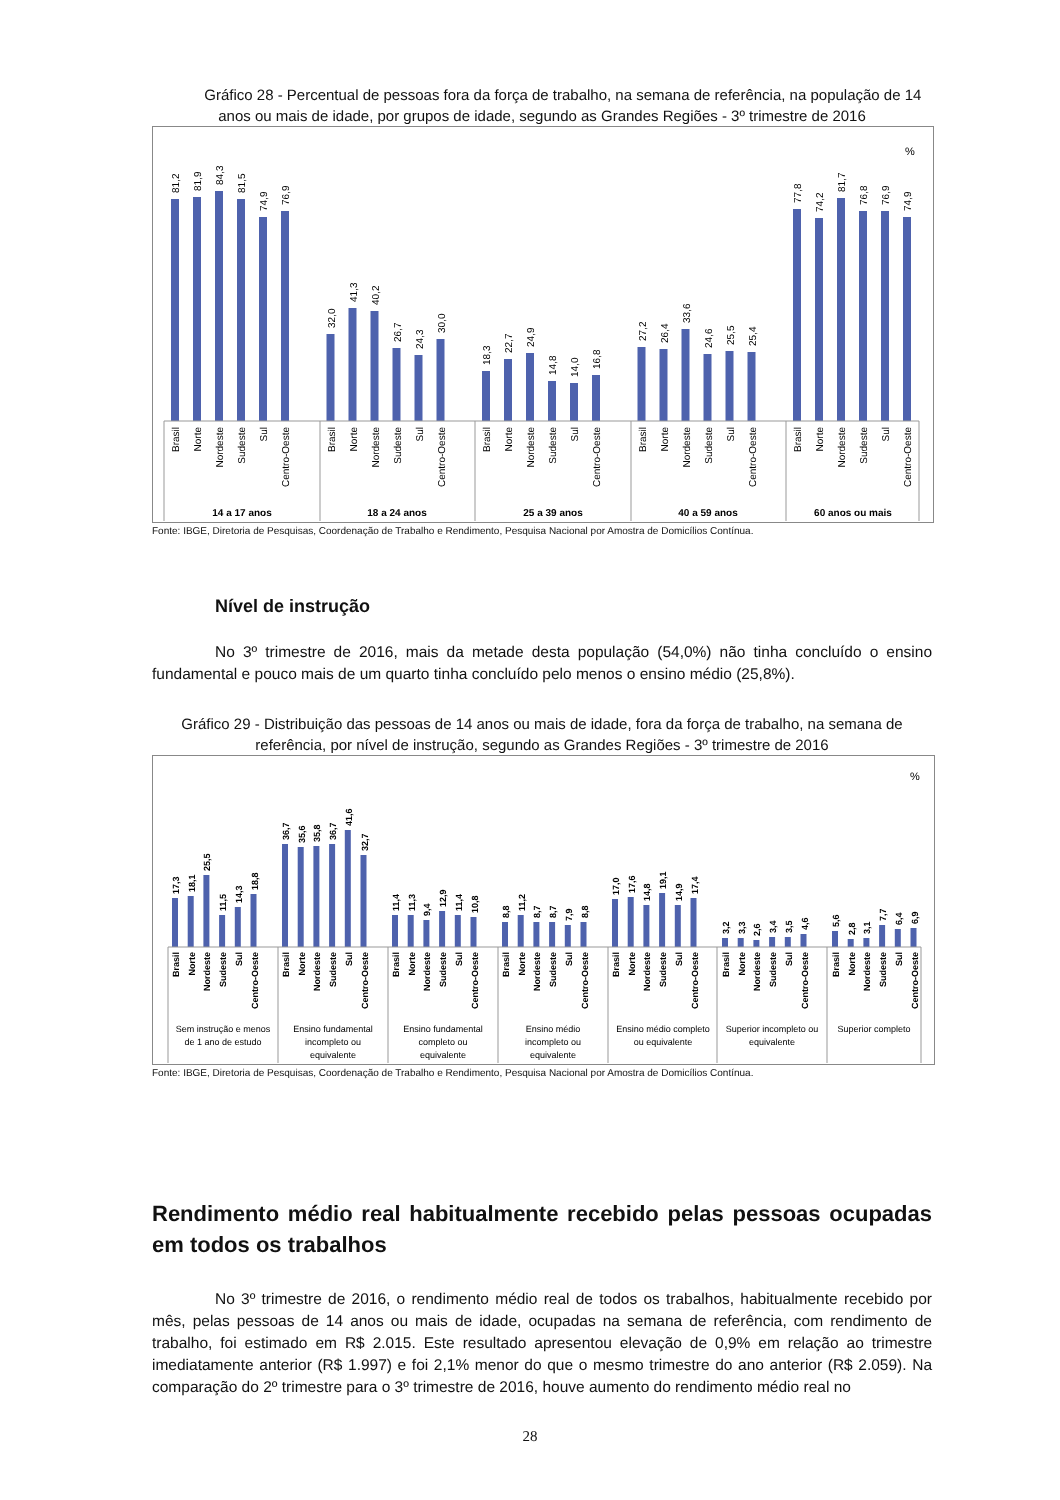Gráfico 28 - Percentual de pessoas fora da força de trabalho, na semana de referência, na população de 14 anos ou mais de idade, por grupos de idade, segundo as Grandes Regiões - 3º trimestre de 2016
%
81,2
81,9
84,3
81,5
74,9
76,9
32,0
41,3
40,2
26,7
24,3
30,0
18,3
22,7
24,9
14,8
14,0
16,8
27,2
26,4
33,6
24,6
25,5
25,4
77,8
74,2
81,7
76,8
76,9
74,9
Brasil
Norte
Nordeste
Sudeste
Sul
Centro-Oeste
Brasil
Norte
Nordeste
Sudeste
Sul
Centro-Oeste
Brasil
Norte
Nordeste
Sudeste
Sul
Centro-Oeste
Brasil
Norte
Nordeste
Sudeste
Sul
Centro-Oeste
Brasil
Norte
Nordeste
Sudeste
Sul
Centro-Oeste
14 a 17 anos
18 a 24 anos
25 a 39 anos
40 a 59 anos
60 anos ou mais
Fonte: IBGE, Diretoria de Pesquisas, Coordenação de Trabalho e Rendimento, Pesquisa Nacional por Amostra de Domicílios Contínua.
Nível de instrução
No 3º trimestre de 2016, mais da metade desta população (54,0%) não tinha concluído o ensino fundamental e pouco mais de um quarto tinha concluído pelo menos o ensino médio (25,8%).
Gráfico 29 - Distribuição das pessoas de 14 anos ou mais de idade, fora da força de trabalho, na semana de referência, por nível de instrução, segundo as Grandes Regiões - 3º trimestre de 2016
%
17,3
18,1
25,5
11,5
14,3
18,8
36,7
35,6
35,8
36,7
41,6
32,7
11,4
11,3
9,4
12,9
11,4
10,8
8,8
11,2
8,7
8,7
7,9
8,8
17,0
17,6
14,8
19,1
14,9
17,4
3,2
3,3
2,6
3,4
3,5
4,6
5,6
2,8
3,1
7,7
6,4
6,9
Brasil
Norte
Nordeste
Sudeste
Sul
Centro-Oeste
Brasil
Norte
Nordeste
Sudeste
Sul
Centro-Oeste
Brasil
Norte
Nordeste
Sudeste
Sul
Centro-Oeste
Brasil
Norte
Nordeste
Sudeste
Sul
Centro-Oeste
Brasil
Norte
Nordeste
Sudeste
Sul
Centro-Oeste
Brasil
Norte
Nordeste
Sudeste
Sul
Centro-Oeste
Brasil
Norte
Nordeste
Sudeste
Sul
Centro-Oeste
Sem instrução e menos
de 1 ano de estudo
Ensino fundamental
incompleto ou
equivalente
Ensino fundamental
completo ou
equivalente
Ensino médio
incompleto ou
equivalente
Ensino médio completo
ou equivalente
Superior incompleto ou
equivalente
Superior completo
Fonte: IBGE, Diretoria de Pesquisas, Coordenação de Trabalho e Rendimento, Pesquisa Nacional por Amostra de Domicílios Contínua.
Rendimento médio real habitualmente recebido pelas pessoas ocupadas em todos os trabalhos
No 3º trimestre de 2016, o rendimento médio real de todos os trabalhos, habitualmente recebido por mês, pelas pessoas de 14 anos ou mais de idade, ocupadas na semana de referência, com rendimento de trabalho, foi estimado em R$ 2.015. Este resultado apresentou elevação de 0,9% em relação ao trimestre imediatamente anterior (R$ 1.997) e foi 2,1% menor do que o mesmo trimestre do ano anterior (R$ 2.059). Na comparação do 2º trimestre para o 3º trimestre de 2016, houve aumento do rendimento médio real no
28